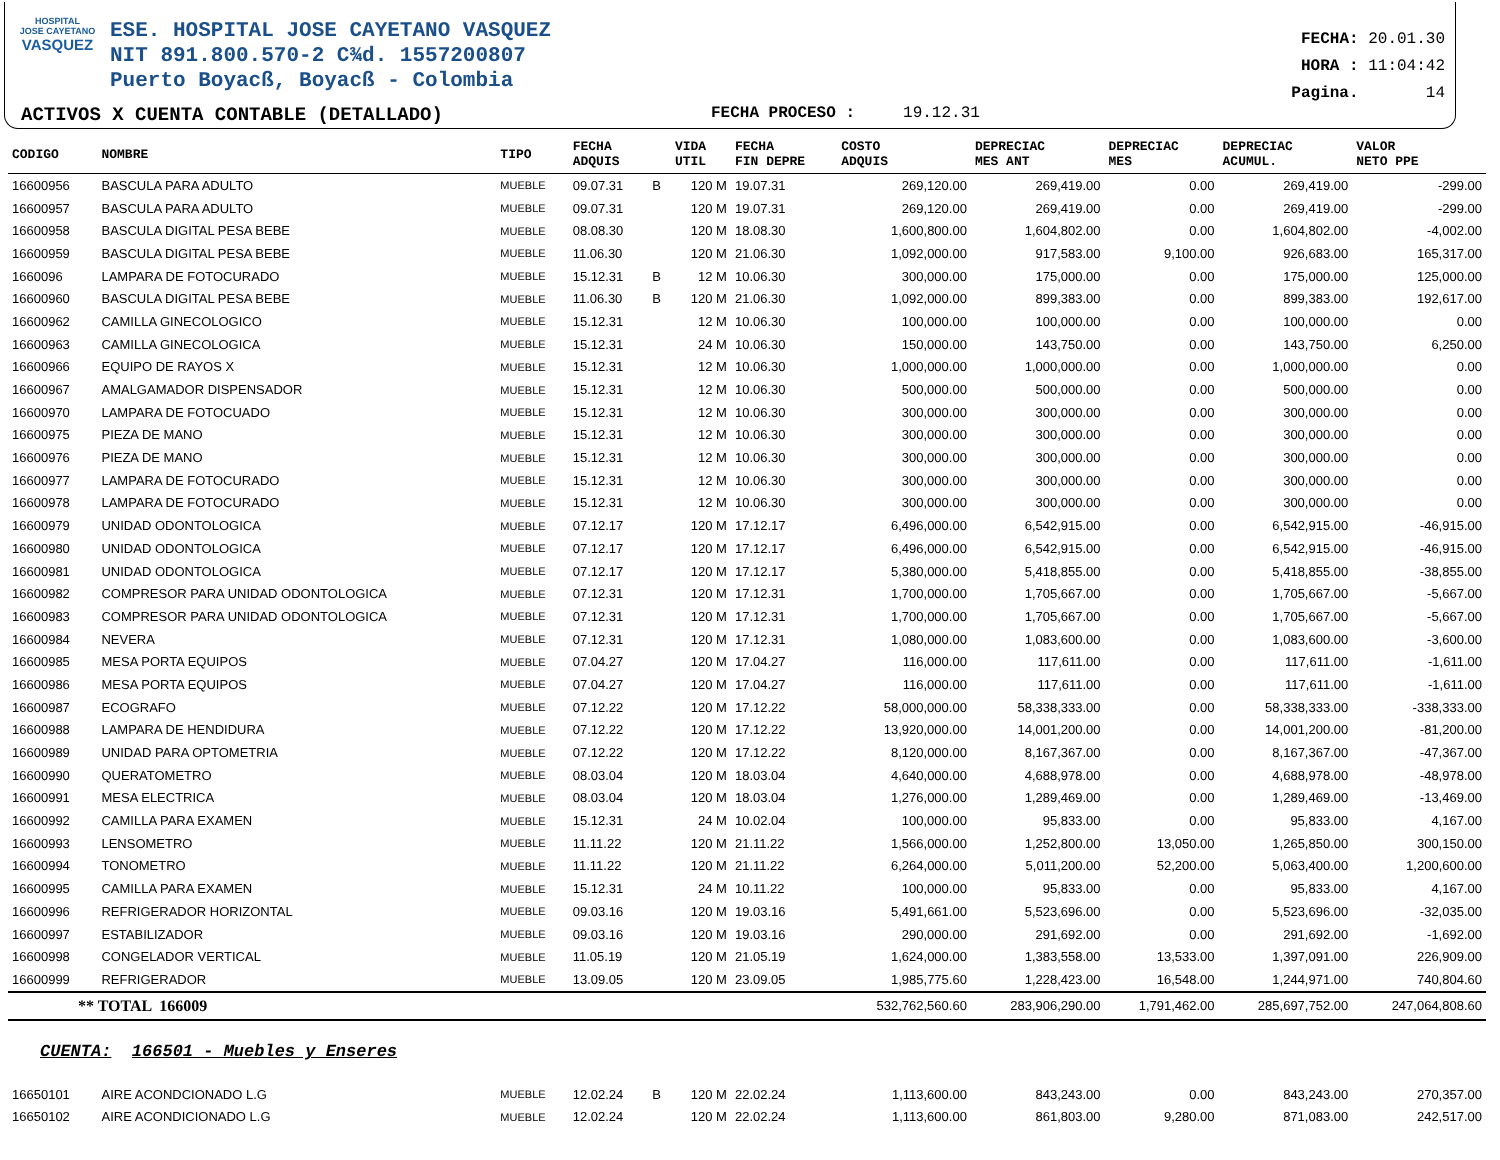HOSPITAL
JOSE CAYETANO
VASQUEZ
ESE. HOSPITAL JOSE CAYETANO VASQUEZ
NIT 891.800.570-2 C¾d. 1557200807
Puerto Boyacß, Boyacß - Colombia
ACTIVOS X CUENTA CONTABLE (DETALLADO)
FECHA PROCESO : 19.12.31
FECHA: 20.01.30
HORA : 11:04:42
Pagina. 14
| CODIGO | NOMBRE | TIPO | FECHA ADQUIS | | VIDA UTIL | FECHA FIN DEPRE | COSTO ADQUIS | DEPRECIAC MES ANT | DEPRECIAC MES | DEPRECIAC ACUMUL. | VALOR NETO PPE |
| --- | --- | --- | --- | --- | --- | --- | --- | --- | --- | --- | --- |
| 16600956 | BASCULA PARA ADULTO | MUEBLE | 09.07.31 | B | 120 M | 19.07.31 | 269,120.00 | 269,419.00 | 0.00 | 269,419.00 | -299.00 |
| 16600957 | BASCULA PARA ADULTO | MUEBLE | 09.07.31 | | 120 M | 19.07.31 | 269,120.00 | 269,419.00 | 0.00 | 269,419.00 | -299.00 |
| 16600958 | BASCULA DIGITAL PESA BEBE | MUEBLE | 08.08.30 | | 120 M | 18.08.30 | 1,600,800.00 | 1,604,802.00 | 0.00 | 1,604,802.00 | -4,002.00 |
| 16600959 | BASCULA DIGITAL PESA BEBE | MUEBLE | 11.06.30 | | 120 M | 21.06.30 | 1,092,000.00 | 917,583.00 | 9,100.00 | 926,683.00 | 165,317.00 |
| 1660096 | LAMPARA DE FOTOCURADO | MUEBLE | 15.12.31 | B | 12 M | 10.06.30 | 300,000.00 | 175,000.00 | 0.00 | 175,000.00 | 125,000.00 |
| 16600960 | BASCULA DIGITAL PESA BEBE | MUEBLE | 11.06.30 | B | 120 M | 21.06.30 | 1,092,000.00 | 899,383.00 | 0.00 | 899,383.00 | 192,617.00 |
| 16600962 | CAMILLA GINECOLOGICO | MUEBLE | 15.12.31 | | 12 M | 10.06.30 | 100,000.00 | 100,000.00 | 0.00 | 100,000.00 | 0.00 |
| 16600963 | CAMILLA GINECOLOGICA | MUEBLE | 15.12.31 | | 24 M | 10.06.30 | 150,000.00 | 143,750.00 | 0.00 | 143,750.00 | 6,250.00 |
| 16600966 | EQUIPO DE RAYOS X | MUEBLE | 15.12.31 | | 12 M | 10.06.30 | 1,000,000.00 | 1,000,000.00 | 0.00 | 1,000,000.00 | 0.00 |
| 16600967 | AMALGAMADOR DISPENSADOR | MUEBLE | 15.12.31 | | 12 M | 10.06.30 | 500,000.00 | 500,000.00 | 0.00 | 500,000.00 | 0.00 |
| 16600970 | LAMPARA DE FOTOCUADO | MUEBLE | 15.12.31 | | 12 M | 10.06.30 | 300,000.00 | 300,000.00 | 0.00 | 300,000.00 | 0.00 |
| 16600975 | PIEZA DE MANO | MUEBLE | 15.12.31 | | 12 M | 10.06.30 | 300,000.00 | 300,000.00 | 0.00 | 300,000.00 | 0.00 |
| 16600976 | PIEZA DE MANO | MUEBLE | 15.12.31 | | 12 M | 10.06.30 | 300,000.00 | 300,000.00 | 0.00 | 300,000.00 | 0.00 |
| 16600977 | LAMPARA DE FOTOCURADO | MUEBLE | 15.12.31 | | 12 M | 10.06.30 | 300,000.00 | 300,000.00 | 0.00 | 300,000.00 | 0.00 |
| 16600978 | LAMPARA DE FOTOCURADO | MUEBLE | 15.12.31 | | 12 M | 10.06.30 | 300,000.00 | 300,000.00 | 0.00 | 300,000.00 | 0.00 |
| 16600979 | UNIDAD ODONTOLOGICA | MUEBLE | 07.12.17 | | 120 M | 17.12.17 | 6,496,000.00 | 6,542,915.00 | 0.00 | 6,542,915.00 | -46,915.00 |
| 16600980 | UNIDAD ODONTOLOGICA | MUEBLE | 07.12.17 | | 120 M | 17.12.17 | 6,496,000.00 | 6,542,915.00 | 0.00 | 6,542,915.00 | -46,915.00 |
| 16600981 | UNIDAD ODONTOLOGICA | MUEBLE | 07.12.17 | | 120 M | 17.12.17 | 5,380,000.00 | 5,418,855.00 | 0.00 | 5,418,855.00 | -38,855.00 |
| 16600982 | COMPRESOR PARA UNIDAD ODONTOLOGICA | MUEBLE | 07.12.31 | | 120 M | 17.12.31 | 1,700,000.00 | 1,705,667.00 | 0.00 | 1,705,667.00 | -5,667.00 |
| 16600983 | COMPRESOR PARA UNIDAD ODONTOLOGICA | MUEBLE | 07.12.31 | | 120 M | 17.12.31 | 1,700,000.00 | 1,705,667.00 | 0.00 | 1,705,667.00 | -5,667.00 |
| 16600984 | NEVERA | MUEBLE | 07.12.31 | | 120 M | 17.12.31 | 1,080,000.00 | 1,083,600.00 | 0.00 | 1,083,600.00 | -3,600.00 |
| 16600985 | MESA PORTA EQUIPOS | MUEBLE | 07.04.27 | | 120 M | 17.04.27 | 116,000.00 | 117,611.00 | 0.00 | 117,611.00 | -1,611.00 |
| 16600986 | MESA PORTA EQUIPOS | MUEBLE | 07.04.27 | | 120 M | 17.04.27 | 116,000.00 | 117,611.00 | 0.00 | 117,611.00 | -1,611.00 |
| 16600987 | ECOGRAFO | MUEBLE | 07.12.22 | | 120 M | 17.12.22 | 58,000,000.00 | 58,338,333.00 | 0.00 | 58,338,333.00 | -338,333.00 |
| 16600988 | LAMPARA DE HENDIDURA | MUEBLE | 07.12.22 | | 120 M | 17.12.22 | 13,920,000.00 | 14,001,200.00 | 0.00 | 14,001,200.00 | -81,200.00 |
| 16600989 | UNIDAD PARA OPTOMETRIA | MUEBLE | 07.12.22 | | 120 M | 17.12.22 | 8,120,000.00 | 8,167,367.00 | 0.00 | 8,167,367.00 | -47,367.00 |
| 16600990 | QUERATOMETRO | MUEBLE | 08.03.04 | | 120 M | 18.03.04 | 4,640,000.00 | 4,688,978.00 | 0.00 | 4,688,978.00 | -48,978.00 |
| 16600991 | MESA ELECTRICA | MUEBLE | 08.03.04 | | 120 M | 18.03.04 | 1,276,000.00 | 1,289,469.00 | 0.00 | 1,289,469.00 | -13,469.00 |
| 16600992 | CAMILLA PARA EXAMEN | MUEBLE | 15.12.31 | | 24 M | 10.02.04 | 100,000.00 | 95,833.00 | 0.00 | 95,833.00 | 4,167.00 |
| 16600993 | LENSOMETRO | MUEBLE | 11.11.22 | | 120 M | 21.11.22 | 1,566,000.00 | 1,252,800.00 | 13,050.00 | 1,265,850.00 | 300,150.00 |
| 16600994 | TONOMETRO | MUEBLE | 11.11.22 | | 120 M | 21.11.22 | 6,264,000.00 | 5,011,200.00 | 52,200.00 | 5,063,400.00 | 1,200,600.00 |
| 16600995 | CAMILLA PARA EXAMEN | MUEBLE | 15.12.31 | | 24 M | 10.11.22 | 100,000.00 | 95,833.00 | 0.00 | 95,833.00 | 4,167.00 |
| 16600996 | REFRIGERADOR HORIZONTAL | MUEBLE | 09.03.16 | | 120 M | 19.03.16 | 5,491,661.00 | 5,523,696.00 | 0.00 | 5,523,696.00 | -32,035.00 |
| 16600997 | ESTABILIZADOR | MUEBLE | 09.03.16 | | 120 M | 19.03.16 | 290,000.00 | 291,692.00 | 0.00 | 291,692.00 | -1,692.00 |
| 16600998 | CONGELADOR VERTICAL | MUEBLE | 11.05.19 | | 120 M | 21.05.19 | 1,624,000.00 | 1,383,558.00 | 13,533.00 | 1,397,091.00 | 226,909.00 |
| 16600999 | REFRIGERADOR | MUEBLE | 13.09.05 | | 120 M | 23.09.05 | 1,985,775.60 | 1,228,423.00 | 16,548.00 | 1,244,971.00 | 740,804.60 |
| ** TOTAL 166009 | | | | | | | 532,762,560.60 | 283,906,290.00 | 1,791,462.00 | 285,697,752.00 | 247,064,808.60 |
| CUENTA: 166501 - Muebles y Enseres | | | | | | | | | | | |
| 16650101 | AIRE ACONDCIONADO L.G | MUEBLE | 12.02.24 | B | 120 M | 22.02.24 | 1,113,600.00 | 843,243.00 | 0.00 | 843,243.00 | 270,357.00 |
| 16650102 | AIRE ACONDICIONADO L.G | MUEBLE | 12.02.24 | | 120 M | 22.02.24 | 1,113,600.00 | 861,803.00 | 9,280.00 | 871,083.00 | 242,517.00 |